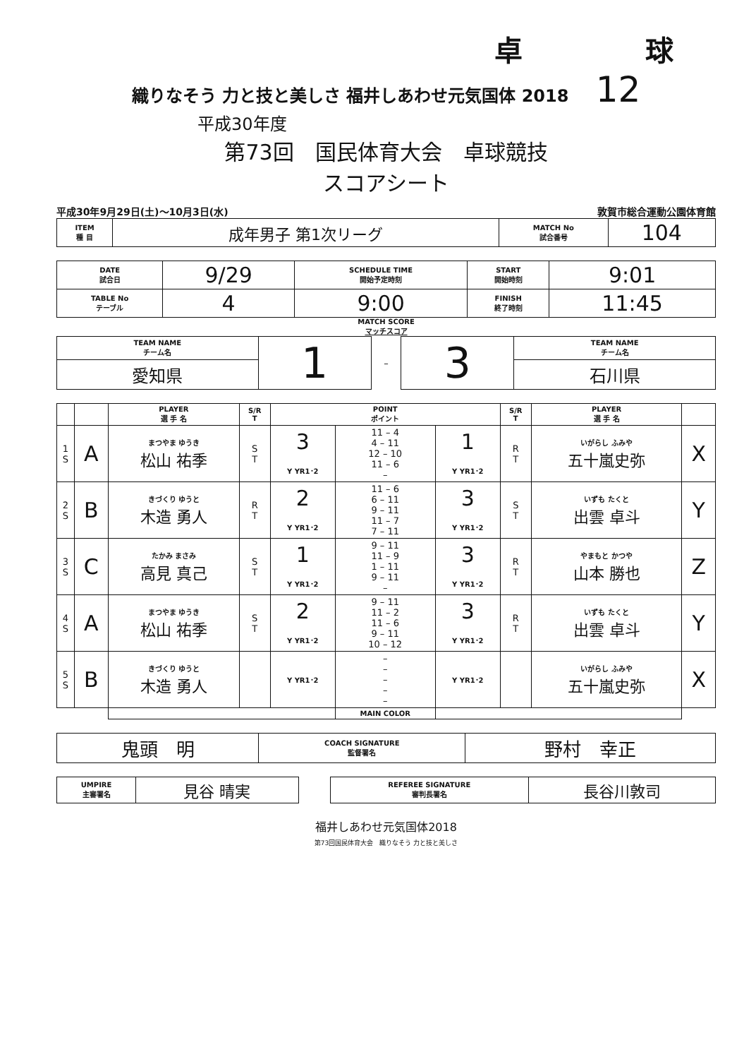卓 球
織りなそう 力と技と美しさ 福井しあわせ元気国体 2018 12
平成30年度
第73回　国民体育大会　卓球競技
スコアシート
平成30年9月29日(土)～10月3日(水) 敦賀市総合運動公園体育館
| ITEM 種 目 | 成年男子 第1次リーグ | MATCH No 試合番号 | 104 |
| DATE 試合日 | 9/29 | SCHEDULE TIME 開始予定時刻 | START 開始時刻 | 9:01 |
| TABLE No テーブル | 4 | 9:00 | FINISH 終了時刻 | 11:45 |
MATCH SCORE
マッチスコア
| TEAM NAME チーム名 | 1 | – | 3 | TEAM NAME チーム名 |
| 愛知県 | | | | 石川県 |
| | | PLAYER 選 手 名 | S/R T | POINT ポイント | | | S/R T | PLAYER 選 手 名 | |
| --- | --- | --- | --- | --- | --- | --- | --- | --- | --- |
| 1 S | A | まつやま ゆうき 松山 祐季 | S T | 3 Y YR1･2 | 11 – 4 4 – 11 12 – 10 11 – 6 – | 1 Y YR1･2 | R T | いがらし ふみや 五十嵐史弥 | X |
| 2 S | B | きづくり ゆうと 木造 勇人 | R T | 2 Y YR1･2 | 11 – 6 6 – 11 9 – 11 11 – 7 7 – 11 | 3 Y YR1･2 | S T | いずも たくと 出雲 卓斗 | Y |
| 3 S | C | たかみ まさみ 高見 真己 | S T | 1 Y YR1･2 | 9 – 11 11 – 9 1 – 11 9 – 11 – | 3 Y YR1･2 | R T | やまもと かつや 山本 勝也 | Z |
| 4 S | A | まつやま ゆうき 松山 祐季 | S T | 2 Y YR1･2 | 9 – 11 11 – 2 11 – 6 9 – 11 10 – 12 | 3 Y YR1･2 | R T | いずも たくと 出雲 卓斗 | Y |
| 5 S | B | きづくり ゆうと 木造 勇人 | | Y YR1･2 | – – – – – | Y YR1･2 | | いがらし ふみや 五十嵐史弥 | X |
| | | | | | MAIN COLOR | | | | |
| 鬼頭 明 | COACH SIGNATURE 監督署名 | 野村 幸正 |
| UMPIRE 主審署名 | 見谷 晴実 | | REFEREE SIGNATURE 審判長署名 | 長谷川敦司 |
福井しあわせ元気国体2018
第73回国民体育大会　織りなそう 力と技と美しさ